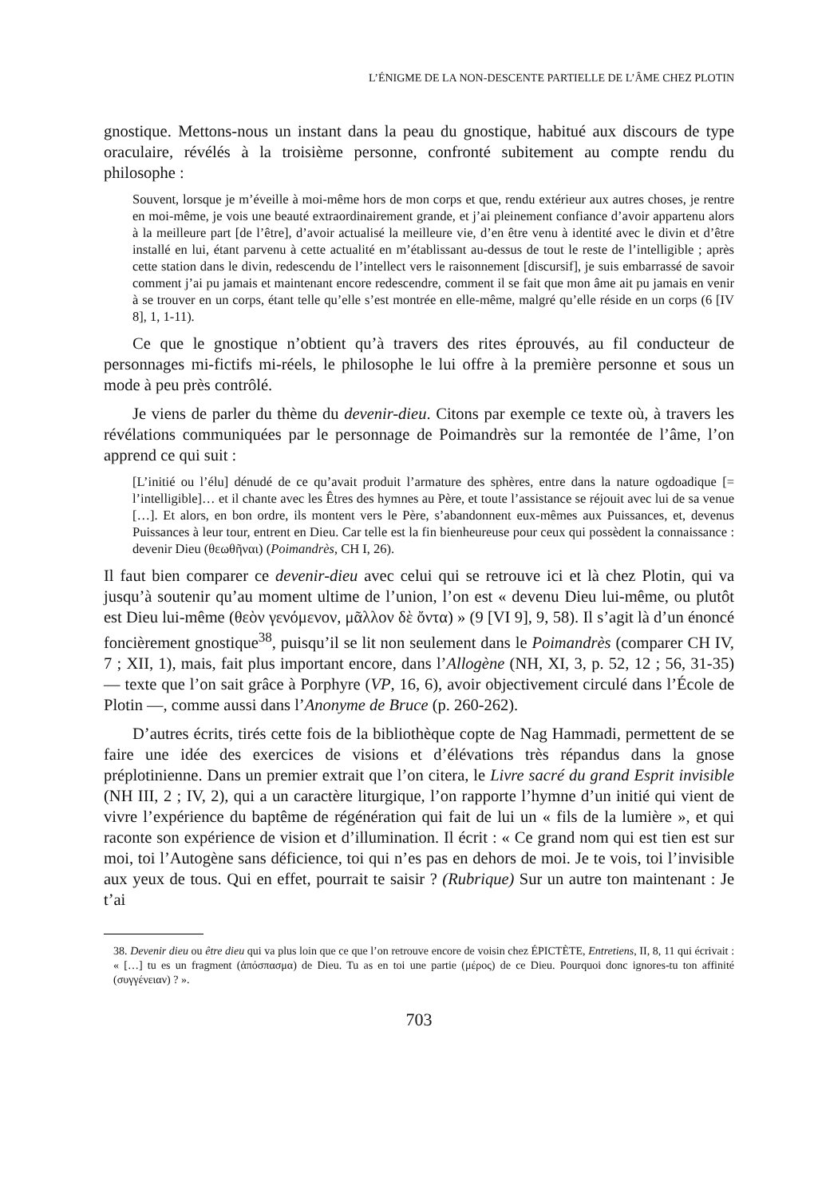L’ÉNIGME DE LA NON-DESCENTE PARTIELLE DE L’ÂME CHEZ PLOTIN
gnostique. Mettons-nous un instant dans la peau du gnostique, habitué aux discours de type oraculaire, révélés à la troisième personne, confronté subitement au compte rendu du philosophe :
Souvent, lorsque je m’éveille à moi-même hors de mon corps et que, rendu extérieur aux autres choses, je rentre en moi-même, je vois une beauté extraordinairement grande, et j’ai pleinement confiance d’avoir appartenu alors à la meilleure part [de l’être], d’avoir actualisé la meilleure vie, d’en être venu à identité avec le divin et d’être installé en lui, étant parvenu à cette actualité en m’établissant au-dessus de tout le reste de l’intelligible ; après cette station dans le divin, redescendu de l’intellect vers le raisonnement [discursif], je suis embarrassé de savoir comment j’ai pu jamais et maintenant encore redescendre, comment il se fait que mon âme ait pu jamais en venir à se trouver en un corps, étant telle qu’elle s’est montrée en elle-même, malgré qu’elle réside en un corps (6 [IV 8], 1, 1-11).
Ce que le gnostique n’obtient qu’à travers des rites éprouvés, au fil conducteur de personnages mi-fictifs mi-réels, le philosophe le lui offre à la première personne et sous un mode à peu près contrôlé.
Je viens de parler du thème du devenir-dieu. Citons par exemple ce texte où, à travers les révélations communiquées par le personnage de Poimandrès sur la remontée de l’âme, l’on apprend ce qui suit :
[L’initié ou l’élu] dénudé de ce qu’avait produit l’armature des sphères, entre dans la nature ogdoadique [= l’intelligible]… et il chante avec les Êtres des hymnes au Père, et toute l’assistance se réjouit avec lui de sa venue […]. Et alors, en bon ordre, ils montent vers le Père, s’abandonnent eux-mêmes aux Puissances, et, devenus Puissances à leur tour, entrent en Dieu. Car telle est la fin bienheureuse pour ceux qui possèdent la connaissance : devenir Dieu (θεωθῆναι) (Poimandrès, CH I, 26).
Il faut bien comparer ce devenir-dieu avec celui qui se retrouve ici et là chez Plotin, qui va jusqu’à soutenir qu’au moment ultime de l’union, l’on est « devenu Dieu lui-même, ou plutôt est Dieu lui-même (θεὸν γενόμενον, μᾶλλον δὲ ὄντα) » (9 [VI 9], 9, 58). Il s’agit là d’un énoncé foncièrement gnostique<sup>38</sup>, puisqu’il se lit non seulement dans le Poimandrès (comparer CH IV, 7 ; XII, 1), mais, fait plus important encore, dans l’Allogène (NH, XI, 3, p. 52, 12 ; 56, 31-35) — texte que l’on sait grâce à Porphyre (VP, 16, 6), avoir objectivement circulé dans l’École de Plotin —, comme aussi dans l’Anonyme de Bruce (p. 260-262).
D’autres écrits, tirés cette fois de la bibliothèque copte de Nag Hammadi, permettent de se faire une idée des exercices de visions et d’élévations très répandus dans la gnose préplotinienne. Dans un premier extrait que l’on citera, le Livre sacré du grand Esprit invisible (NH III, 2 ; IV, 2), qui a un caractère liturgique, l’on rapporte l’hymne d’un initié qui vient de vivre l’expérience du baptême de régénération qui fait de lui un « fils de la lumière », et qui raconte son expérience de vision et d’illumination. Il écrit : « Ce grand nom qui est tien est sur moi, toi l’Autogène sans déficience, toi qui n’es pas en dehors de moi. Je te vois, toi l’invisible aux yeux de tous. Qui en effet, pourrait te saisir ? (Rubrique) Sur un autre ton maintenant : Je t’ai
38. Devenir dieu ou être dieu qui va plus loin que ce que l’on retrouve encore de voisin chez ÉPICTÈTE, Entretiens, II, 8, 11 qui écrivait : « […] tu es un fragment (ἀπόσπασμα) de Dieu. Tu as en toi une partie (μέρος) de ce Dieu. Pourquoi donc ignores-tu ton affinité (συγγένειαν) ? ».
703